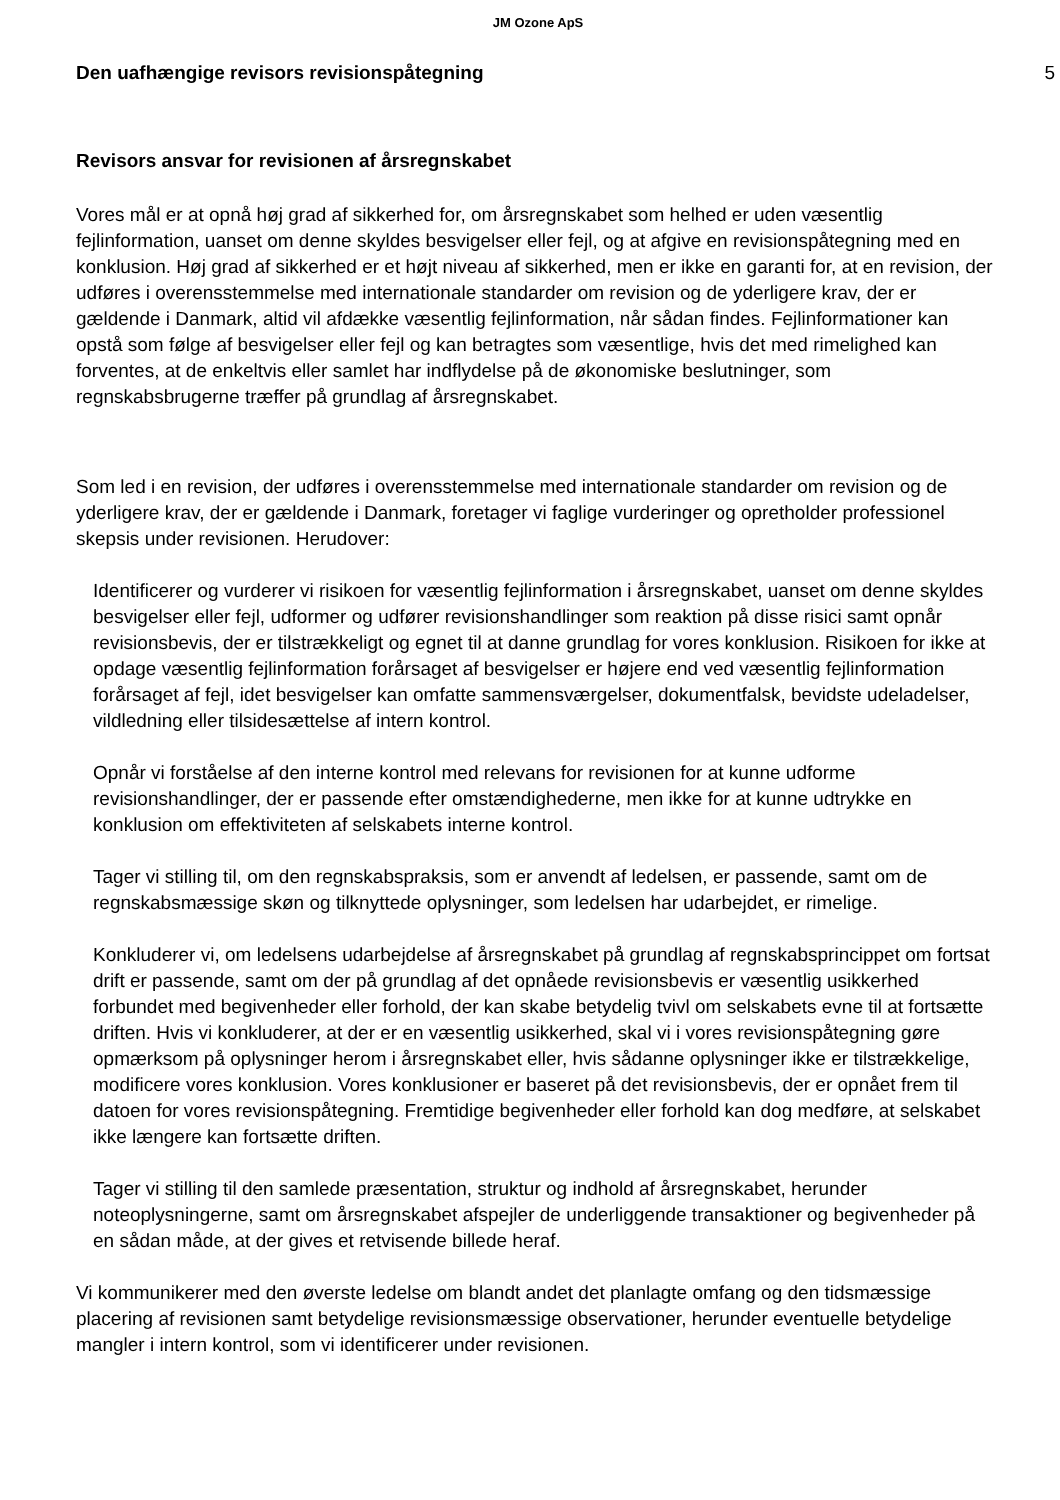JM Ozone ApS
Den uafhængige revisors revisionspåtegning 5
Revisors ansvar for revisionen af årsregnskabet
Vores mål er at opnå høj grad af sikkerhed for, om årsregnskabet som helhed er uden væsentlig fejlinformation, uanset om denne skyldes besvigelser eller fejl, og at afgive en revisionspåtegning med en konklusion. Høj grad af sikkerhed er et højt niveau af sikkerhed, men er ikke en garanti for, at en revision, der udføres i overensstemmelse med internationale standarder om revision og de yderligere krav, der er gældende i Danmark, altid vil afdække væsentlig fejlinformation, når sådan findes. Fejlinformationer kan opstå som følge af besvigelser eller fejl og kan betragtes som væsentlige, hvis det med rimelighed kan forventes, at de enkeltvis eller samlet har indflydelse på de økonomiske beslutninger, som regnskabsbrugerne træffer på grundlag af årsregnskabet.
Som led i en revision, der udføres i overensstemmelse med internationale standarder om revision og de yderligere krav, der er gældende i Danmark, foretager vi faglige vurderinger og opretholder professionel skepsis under revisionen. Herudover:
Identificerer og vurderer vi risikoen for væsentlig fejlinformation i årsregnskabet, uanset om denne skyldes besvigelser eller fejl, udformer og udfører revisionshandlinger som reaktion på disse risici samt opnår revisionsbevis, der er tilstrækkeligt og egnet til at danne grundlag for vores konklusion. Risikoen for ikke at opdage væsentlig fejlinformation forårsaget af besvigelser er højere end ved væsentlig fejlinformation forårsaget af fejl, idet besvigelser kan omfatte sammensværgelser, dokumentfalsk, bevidste udeladelser, vildledning eller tilsidesættelse af intern kontrol.
Opnår vi forståelse af den interne kontrol med relevans for revisionen for at kunne udforme revisionshandlinger, der er passende efter omstændighederne, men ikke for at kunne udtrykke en konklusion om effektiviteten af selskabets interne kontrol.
Tager vi stilling til, om den regnskabspraksis, som er anvendt af ledelsen, er passende, samt om de regnskabsmæssige skøn og tilknyttede oplysninger, som ledelsen har udarbejdet, er rimelige.
Konkluderer vi, om ledelsens udarbejdelse af årsregnskabet på grundlag af regnskabsprincippet om fortsat drift er passende, samt om der på grundlag af det opnåede revisionsbevis er væsentlig usikkerhed forbundet med begivenheder eller forhold, der kan skabe betydelig tvivl om selskabets evne til at fortsætte driften. Hvis vi konkluderer, at der er en væsentlig usikkerhed, skal vi i vores revisionspåtegning gøre opmærksom på oplysninger herom i årsregnskabet eller, hvis sådanne oplysninger ikke er tilstrækkelige, modificere vores konklusion. Vores konklusioner er baseret på det revisionsbevis, der er opnået frem til datoen for vores revisionspåtegning. Fremtidige begivenheder eller forhold kan dog medføre, at selskabet ikke længere kan fortsætte driften.
Tager vi stilling til den samlede præsentation, struktur og indhold af årsregnskabet, herunder noteoplysningerne, samt om årsregnskabet afspejler de underliggende transaktioner og begivenheder på en sådan måde, at der gives et retvisende billede heraf.
Vi kommunikerer med den øverste ledelse om blandt andet det planlagte omfang og den tidsmæssige placering af revisionen samt betydelige revisionsmæssige observationer, herunder eventuelle betydelige mangler i intern kontrol, som vi identificerer under revisionen.